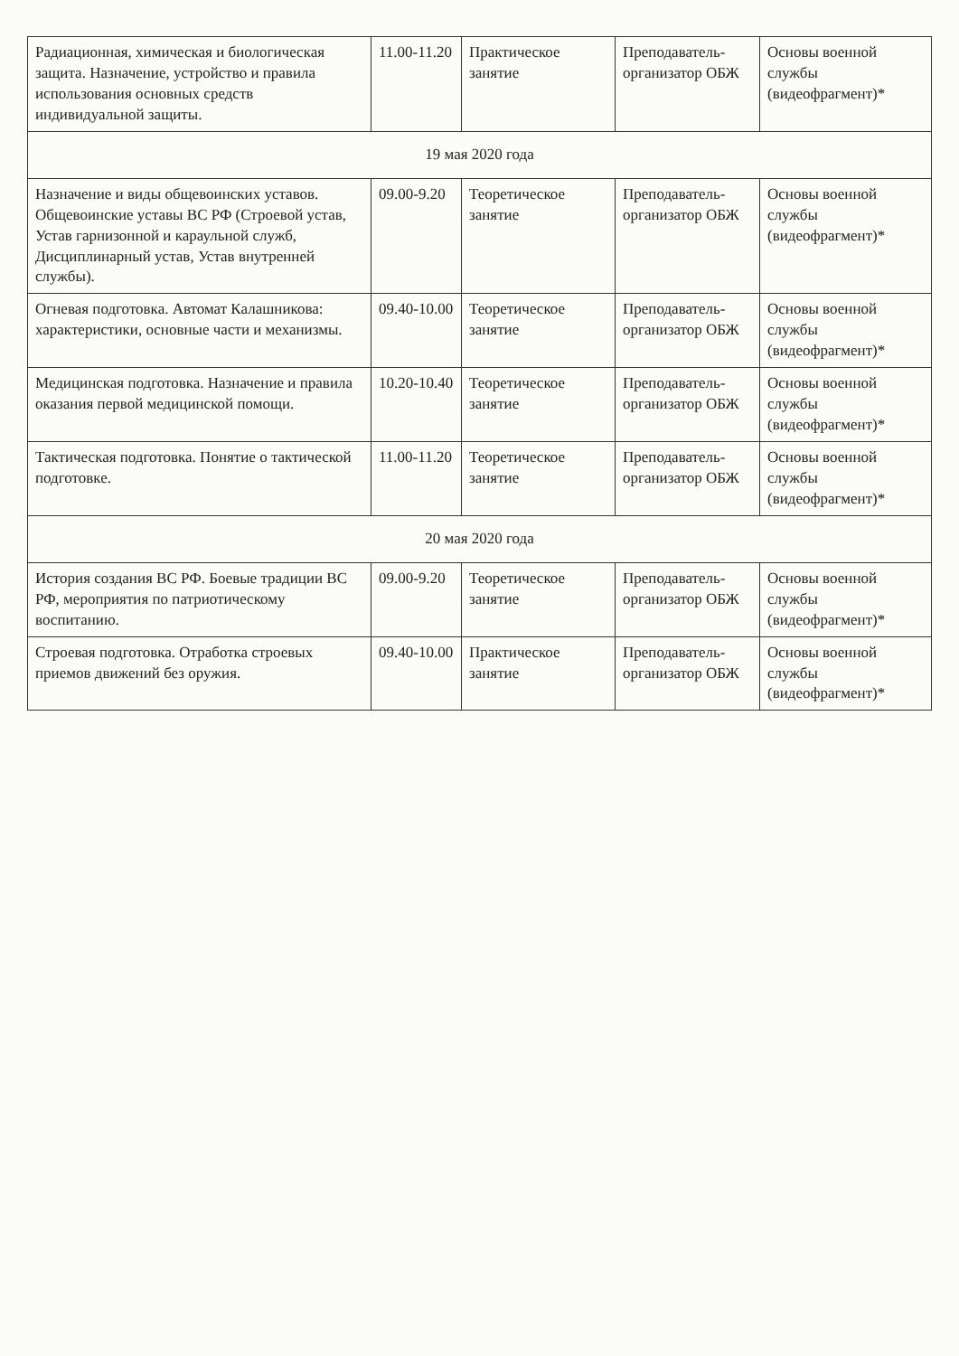| Радиационная, химическая и биологическая защита. Назначение, устройство и правила использования основных средств индивидуальной защиты. | 11.00-11.20 | Практическое занятие | Преподаватель-организатор ОБЖ | Основы военной службы (видеофрагмент)* |
| 19 мая 2020 года | | | | |
| Назначение и виды общевоинских уставов. Общевоинские уставы ВС РФ (Строевой устав, Устав гарнизонной и караульной служб, Дисциплинарный устав, Устав внутренней службы). | 09.00-9.20 | Теоретическое занятие | Преподаватель-организатор ОБЖ | Основы военной службы (видеофрагмент)* |
| Огневая подготовка. Автомат Калашникова: характеристики, основные части и механизмы. | 09.40-10.00 | Теоретическое занятие | Преподаватель-организатор ОБЖ | Основы военной службы (видеофрагмент)* |
| Медицинская подготовка. Назначение и правила оказания первой медицинской помощи. | 10.20-10.40 | Теоретическое занятие | Преподаватель-организатор ОБЖ | Основы военной службы (видеофрагмент)* |
| Тактическая подготовка. Понятие о тактической подготовке. | 11.00-11.20 | Теоретическое занятие | Преподаватель-организатор ОБЖ | Основы военной службы (видеофрагмент)* |
| 20 мая 2020 года | | | | |
| История создания ВС РФ. Боевые традиции ВС РФ, мероприятия по патриотическому воспитанию. | 09.00-9.20 | Теоретическое занятие | Преподаватель-организатор ОБЖ | Основы военной службы (видеофрагмент)* |
| Строевая подготовка. Отработка строевых приемов движений без оружия. | 09.40-10.00 | Практическое занятие | Преподаватель-организатор ОБЖ | Основы военной службы (видеофрагмент)* |